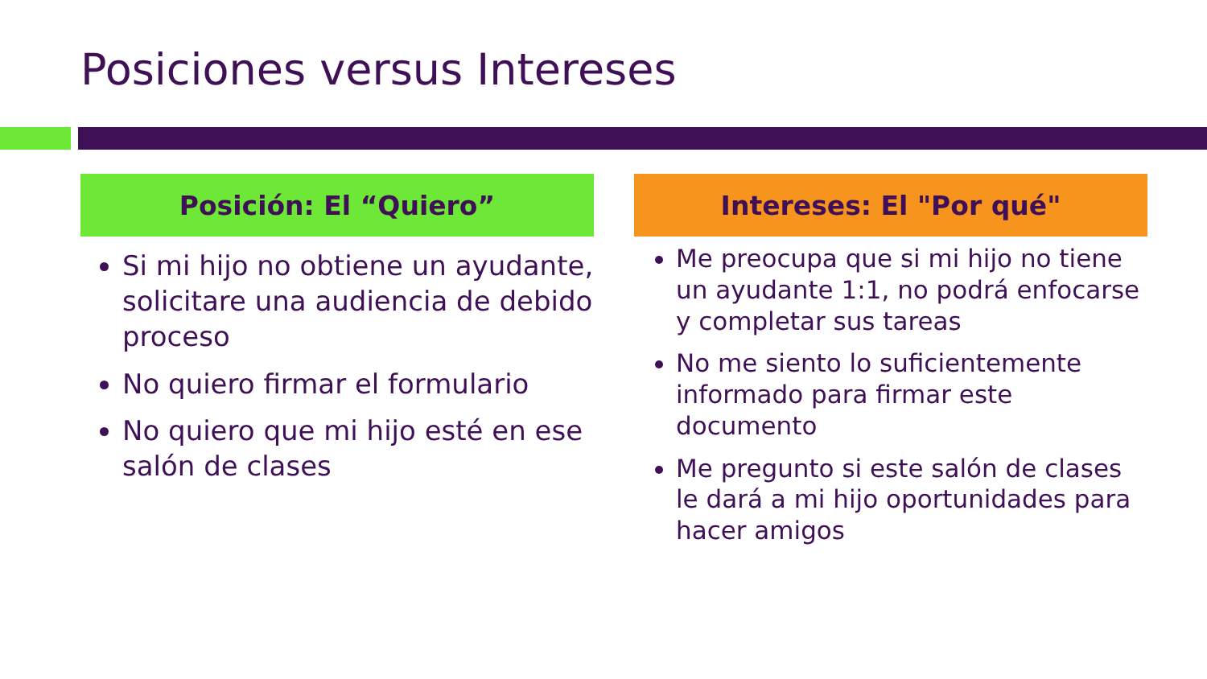Posiciones versus Intereses
Posición: El “Quiero”
Si mi hijo no obtiene un ayudante, solicitare una audiencia de debido proceso
No quiero firmar el formulario
No quiero que mi hijo esté en ese salón de clases
Intereses: El "Por qué"
Me preocupa que si mi hijo no tiene un ayudante 1:1, no podrá enfocarse y completar sus tareas
No me siento lo suficientemente informado para firmar este documento
Me pregunto si este salón de clases le dará a mi hijo oportunidades para hacer amigos